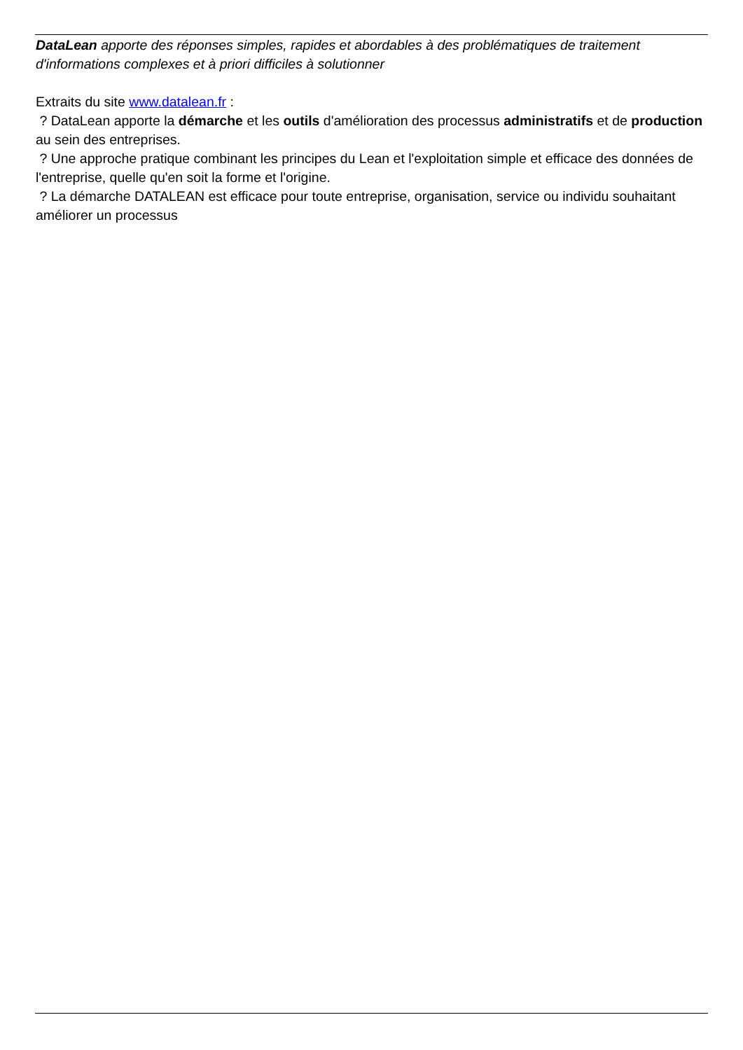DataLean apporte des réponses simples, rapides et abordables à des problématiques de traitement d'informations complexes et à priori difficiles à solutionner
Extraits du site www.datalean.fr :
? DataLean apporte la démarche et les outils d'amélioration des processus administratifs et de production au sein des entreprises.
? Une approche pratique combinant les principes du Lean et l'exploitation simple et efficace des données de l'entreprise, quelle qu'en soit la forme et l'origine.
? La démarche DATALEAN est efficace pour toute entreprise, organisation, service ou individu souhaitant améliorer un processus